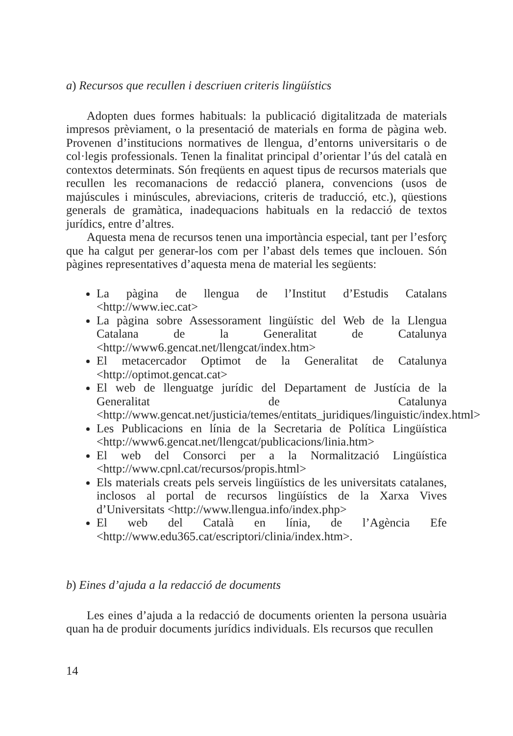a) Recursos que recullen i descriuen criteris lingüístics
Adopten dues formes habituals: la publicació digitalitzada de materials impresos prèviament, o la presentació de materials en forma de pàgina web. Provenen d’institucions normatives de llengua, d’entorns universitaris o de col·legis professionals. Tenen la finalitat principal d’orientar l’ús del català en contextos determinats. Són freqüents en aquest tipus de recursos materials que recullen les recomanacions de redacció planera, convencions (usos de majúscules i minúscules, abreviacions, criteris de traducció, etc.), qüestions generals de gramàtica, inadequacions habituals en la redacció de textos jurídics, entre d’altres.
Aquesta mena de recursos tenen una importància especial, tant per l’esforç que ha calgut per generar-los com per l’abast dels temes que inclouen. Són pàgines representatives d’aquesta mena de material les següents:
La pàgina de llengua de l’Institut d’Estudis Catalans <http://www.iec.cat>
La pàgina sobre Assessorament lingüístic del Web de la Llengua Catalana de la Generalitat de Catalunya <http://www6.gencat.net/llengcat/index.htm>
El metacercador Optimot de la Generalitat de Catalunya <http://optimot.gencat.cat>
El web de llenguatge jurídic del Departament de Justícia de la Generalitat de Catalunya <http://www.gencat.net/justicia/temes/entitats_juridiques/linguistic/index.html>
Les Publicacions en línia de la Secretaria de Política Lingüística <http://www6.gencat.net/llengcat/publicacions/linia.htm>
El web del Consorci per a la Normalització Lingüística <http://www.cpnl.cat/recursos/propis.html>
Els materials creats pels serveis lingüístics de les universitats catalanes, inclosos al portal de recursos lingüístics de la Xarxa Vives d’Universitats <http://www.llengua.info/index.php>
El web del Català en línia, de l’Agència Efe <http://www.edu365.cat/escriptori/clinia/index.htm>.
b) Eines d’ajuda a la redacció de documents
Les eines d’ajuda a la redacció de documents orienten la persona usuària quan ha de produir documents jurídics individuals. Els recursos que recullen
14